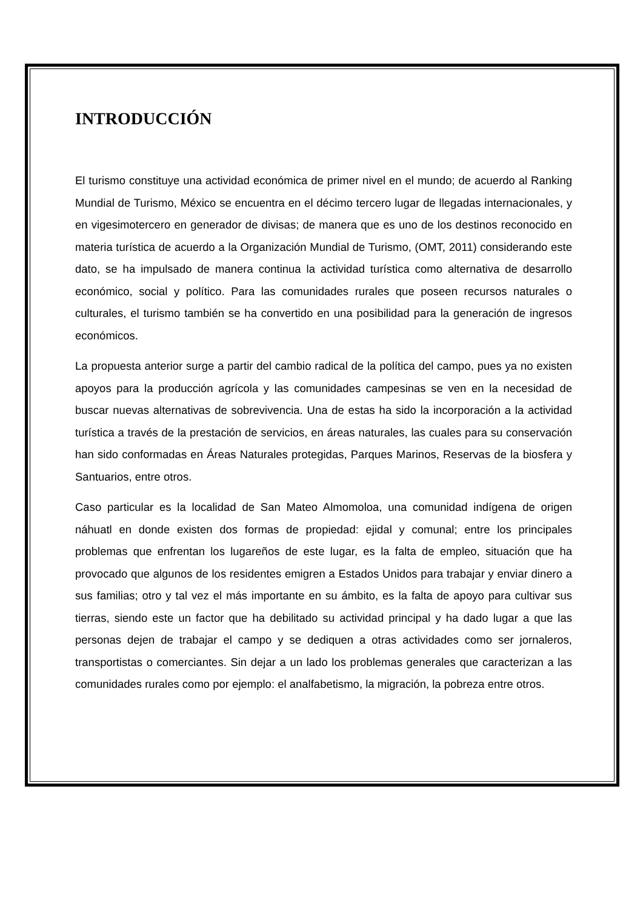INTRODUCCIÓN
El turismo constituye una actividad económica de primer nivel en el mundo; de acuerdo al Ranking Mundial de Turismo, México se encuentra en el décimo tercero lugar de llegadas internacionales, y en vigesimotercero en generador de divisas; de manera que es uno de los destinos reconocido en materia turística de acuerdo a la Organización Mundial de Turismo, (OMT, 2011) considerando este dato, se ha impulsado de manera continua la actividad turística como alternativa de desarrollo económico, social y político. Para las comunidades rurales que poseen recursos naturales o culturales, el turismo también se ha convertido en una posibilidad para la generación de ingresos económicos.
La propuesta anterior surge a partir del cambio radical de la política del campo, pues ya no existen apoyos para la producción agrícola y las comunidades campesinas se ven en la necesidad de buscar nuevas alternativas de sobrevivencia. Una de estas ha sido la incorporación a la actividad turística a través de la prestación de servicios, en áreas naturales, las cuales para su conservación han sido conformadas en Áreas Naturales protegidas, Parques Marinos, Reservas de la biosfera y Santuarios, entre otros.
Caso particular es la localidad de San Mateo Almomoloa, una comunidad indígena de origen náhuatl en donde existen dos formas de propiedad: ejidal y comunal; entre los principales problemas que enfrentan los lugareños de este lugar, es la falta de empleo, situación que ha provocado que algunos de los residentes emigren a Estados Unidos para trabajar y enviar dinero a sus familias; otro y tal vez el más importante en su ámbito, es la falta de apoyo para cultivar sus tierras, siendo este un factor que ha debilitado su actividad principal y ha dado lugar a que las personas dejen de trabajar el campo y se dediquen a otras actividades como ser jornaleros, transportistas o comerciantes. Sin dejar a un lado los problemas generales que caracterizan a las comunidades rurales como por ejemplo: el analfabetismo, la migración, la pobreza entre otros.